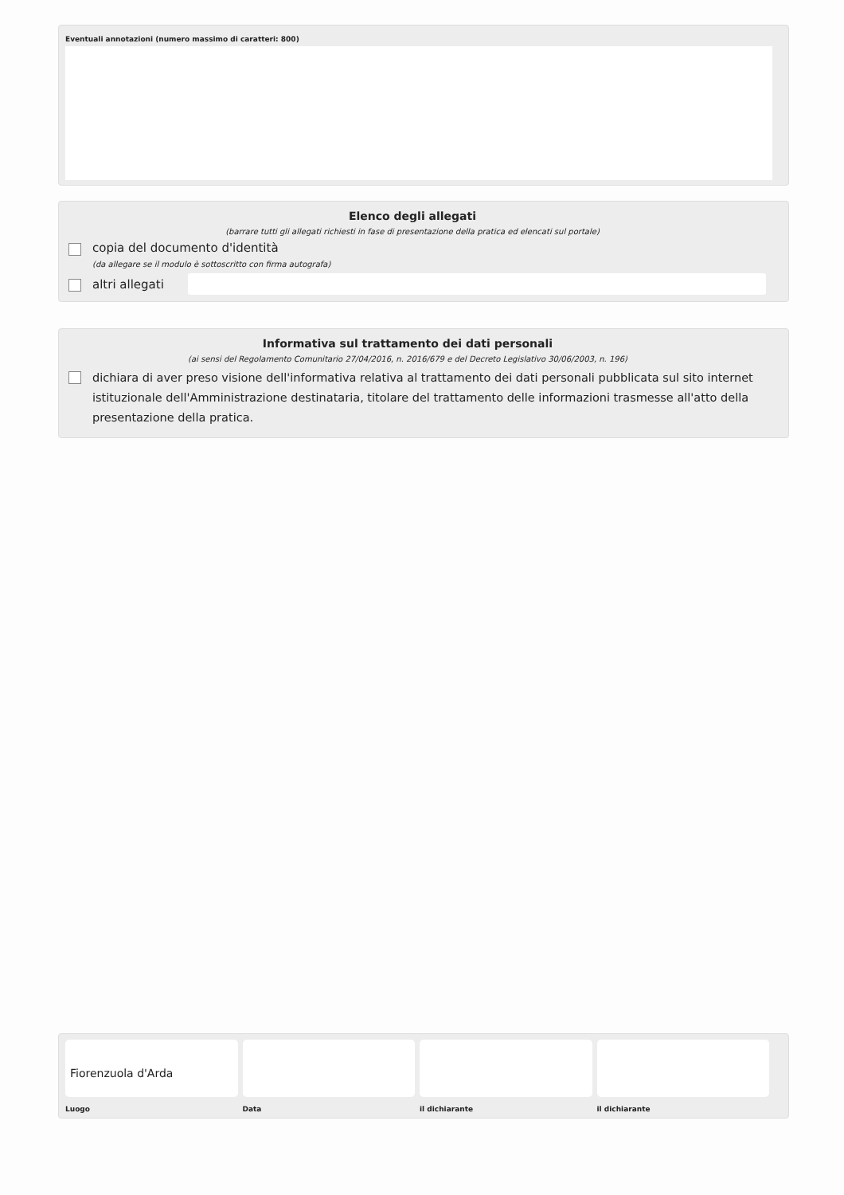Eventuali annotazioni (numero massimo di caratteri: 800)
Elenco degli allegati
(barrare tutti gli allegati richiesti in fase di presentazione della pratica ed elencati sul portale)
copia del documento d'identità
(da allegare se il modulo è sottoscritto con firma autografa)
altri allegati
Informativa sul trattamento dei dati personali
(ai sensi del Regolamento Comunitario 27/04/2016, n. 2016/679 e del Decreto Legislativo 30/06/2003, n. 196)
dichiara di aver preso visione dell'informativa relativa al trattamento dei dati personali pubblicata sul sito internet istituzionale dell'Amministrazione destinataria, titolare del trattamento delle informazioni trasmesse all'atto della presentazione della pratica.
Fiorenzuola d'Arda
Luogo
Data il dichiarante il dichiarante